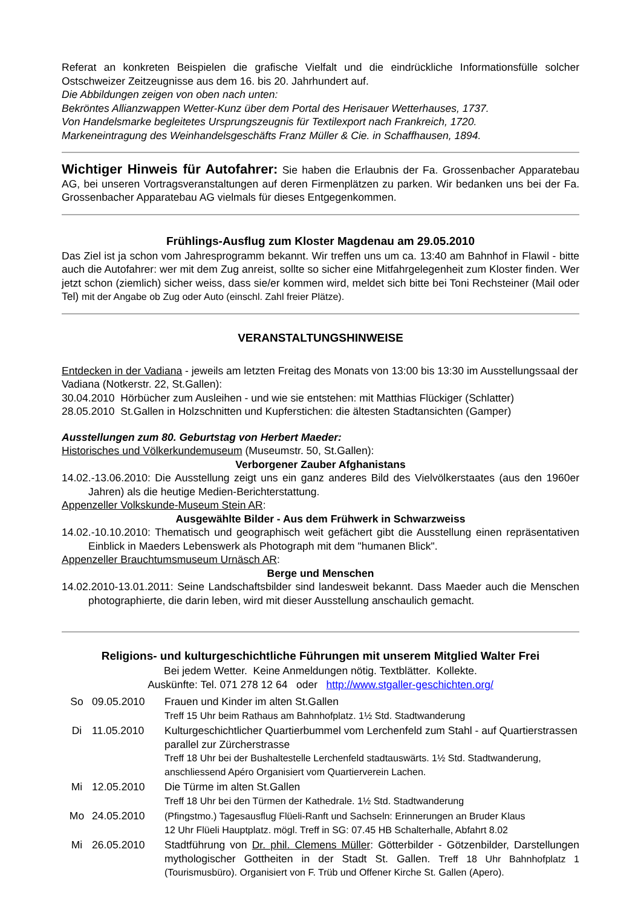Referat an konkreten Beispielen die grafische Vielfalt und die eindrückliche Informationsfülle solcher Ostschweizer Zeitzeugnisse aus dem 16. bis 20. Jahrhundert auf.
Die Abbildungen zeigen von oben nach unten:
Bekröntes Allianzwappen Wetter-Kunz über dem Portal des Herisauer Wetterhauses, 1737.
Von Handelsmarke begleitetes Ursprungszeugnis für Textilexport nach Frankreich, 1720.
Markeneintragung des Weinhandelsgeschäfts Franz Müller & Cie. in Schaffhausen, 1894.
Wichtiger Hinweis für Autofahrer: Sie haben die Erlaubnis der Fa. Grossenbacher Apparatebau AG, bei unseren Vortragsveranstaltungen auf deren Firmenplätzen zu parken. Wir bedanken uns bei der Fa. Grossenbacher Apparatebau AG vielmals für dieses Entgegenkommen.
Frühlings-Ausflug zum Kloster Magdenau am 29.05.2010
Das Ziel ist ja schon vom Jahresprogramm bekannt. Wir treffen uns um ca. 13:40 am Bahnhof in Flawil - bitte auch die Autofahrer: wer mit dem Zug anreist, sollte so sicher eine Mitfahrgelegenheit zum Kloster finden. Wer jetzt schon (ziemlich) sicher weiss, dass sie/er kommen wird, meldet sich bitte bei Toni Rechsteiner (Mail oder Tel) mit der Angabe ob Zug oder Auto (einschl. Zahl freier Plätze).
VERANSTALTUNGSHINWEISE
Entdecken in der Vadiana - jeweils am letzten Freitag des Monats von 13:00 bis 13:30 im Ausstellungssaal der Vadiana (Notkerstr. 22, St.Gallen):
30.04.2010 Hörbücher zum Ausleihen - und wie sie entstehen: mit Matthias Flückiger (Schlatter)
28.05.2010 St.Gallen in Holzschnitten und Kupferstichen: die ältesten Stadtansichten (Gamper)
Ausstellungen zum 80. Geburtstag von Herbert Maeder:
Historisches und Völkerkundemuseum (Museumstr. 50, St.Gallen):
Verborgener Zauber Afghanistans
14.02.-13.06.2010: Die Ausstellung zeigt uns ein ganz anderes Bild des Vielvölkerstaates (aus den 1960er Jahren) als die heutige Medien-Berichterstattung.
Appenzeller Volkskunde-Museum Stein AR:
Ausgewählte Bilder - Aus dem Frühwerk in Schwarzweiss
14.02.-10.10.2010: Thematisch und geographisch weit gefächert gibt die Ausstellung einen repräsentativen Einblick in Maeders Lebenswerk als Photograph mit dem "humanen Blick".
Appenzeller Brauchtumsmuseum Urnäsch AR:
Berge und Menschen
14.02.2010-13.01.2011: Seine Landschaftsbilder sind landesweit bekannt. Dass Maeder auch die Menschen photographierte, die darin leben, wird mit dieser Ausstellung anschaulich gemacht.
Religions- und kulturgeschichtliche Führungen mit unserem Mitglied Walter Frei
Bei jedem Wetter. Keine Anmeldungen nötig. Textblätter. Kollekte.
Auskünfte: Tel. 071 278 12 64 oder http://www.stgaller-geschichten.org/
| So | 09.05.2010 | Frauen und Kinder im alten St.Gallen Treff 15 Uhr beim Rathaus am Bahnhofplatz. 1½ Std. Stadtwanderung |
| Di | 11.05.2010 | Kulturgeschichtlicher Quartierbummel vom Lerchenfeld zum Stahl - auf Quartierstrassen parallel zur Zürcherstrasse Treff 18 Uhr bei der Bushaltestelle Lerchenfeld stadtauswärts. 1½ Std. Stadtwanderung, anschliessend Apéro Organisiert vom Quartierverein Lachen. |
| Mi | 12.05.2010 | Die Türme im alten St.Gallen Treff 18 Uhr bei den Türmen der Kathedrale. 1½ Std. Stadtwanderung |
| Mo | 24.05.2010 | (Pfingstmo.) Tagesausflug Flüeli-Ranft und Sachseln: Erinnerungen an Bruder Klaus 12 Uhr Flüeli Hauptplatz. mögl. Treff in SG: 07.45 HB Schalterhalle, Abfahrt 8.02 |
| Mi | 26.05.2010 | Stadtführung von Dr. phil. Clemens Müller : Götterbilder - Götzenbilder, Darstellungen mythologischer Gottheiten in der Stadt St. Gallen. Treff 18 Uhr Bahnhofplatz 1 (Tourismusbüro). Organisiert von F. Trüb und Offener Kirche St. Gallen (Apero). |